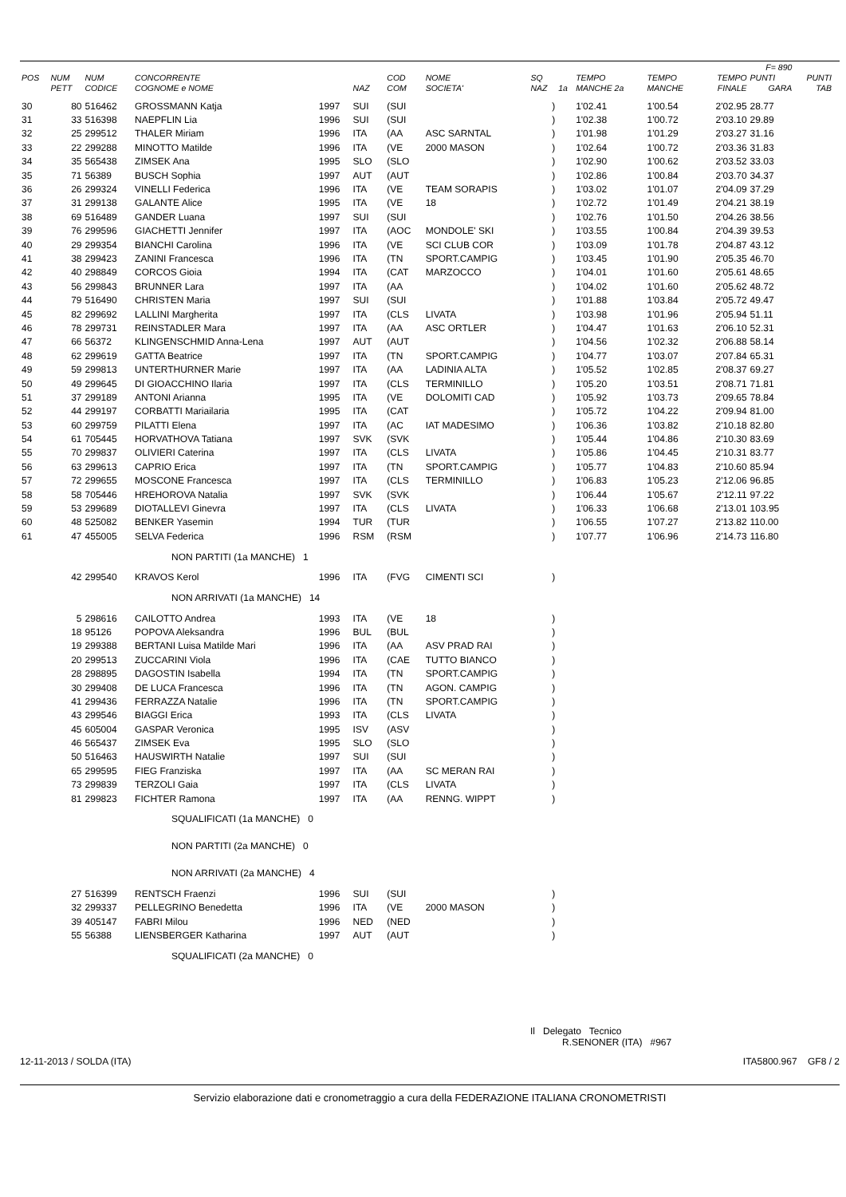| | | | | | | | | | | | | | F= 890 | |
| --- | --- | --- | --- | --- | --- | --- | --- | --- | --- | --- | --- | --- | --- | --- |
| POS | NUM | NUM | CONCORRENTE | | | COD | NOME | SQ | | TEMPO | TEMPO | TEMPO | PUNTI | PUNTI |
| | PETT | CODICE | COGNOME e NOME | | NAZ | COM | SOCIETA' | NAZ | 1a | MANCHE 2a | MANCHE | FINALE | GARA | TAB |
| 30 | 80 | 516462 | GROSSMANN Katja | 1997 | SUI | (SUI | | ) | | 1'02.41 | 1'00.54 | 2'02.95 | 28.77 | |
| 31 | 33 | 516398 | NAEPFLIN Lia | 1996 | SUI | (SUI | | ) | | 1'02.38 | 1'00.72 | 2'03.10 | 29.89 | |
| 32 | 25 | 299512 | THALER Miriam | 1996 | ITA | (AA | ASC SARNTAL | ) | | 1'01.98 | 1'01.29 | 2'03.27 | 31.16 | |
| 33 | 22 | 299288 | MINOTTO Matilde | 1996 | ITA | (VE | 2000 MASON | ) | | 1'02.64 | 1'00.72 | 2'03.36 | 31.83 | |
| 34 | 35 | 565438 | ZIMSEK Ana | 1995 | SLO | (SLO | | ) | | 1'02.90 | 1'00.62 | 2'03.52 | 33.03 | |
| 35 | 71 | 56389 | BUSCH Sophia | 1997 | AUT | (AUT | | ) | | 1'02.86 | 1'00.84 | 2'03.70 | 34.37 | |
| 36 | 26 | 299324 | VINELLI Federica | 1996 | ITA | (VE | TEAM SORAPIS | ) | | 1'03.02 | 1'01.07 | 2'04.09 | 37.29 | |
| 37 | 31 | 299138 | GALANTE Alice | 1995 | ITA | (VE | 18 | ) | | 1'02.72 | 1'01.49 | 2'04.21 | 38.19 | |
| 38 | 69 | 516489 | GANDER Luana | 1997 | SUI | (SUI | | ) | | 1'02.76 | 1'01.50 | 2'04.26 | 38.56 | |
| 39 | 76 | 299596 | GIACHETTI Jennifer | 1997 | ITA | (AOC | MONDOLE' SKI | ) | | 1'03.55 | 1'00.84 | 2'04.39 | 39.53 | |
| 40 | 29 | 299354 | BIANCHI Carolina | 1996 | ITA | (VE | SCI CLUB COR | ) | | 1'03.09 | 1'01.78 | 2'04.87 | 43.12 | |
| 41 | 38 | 299423 | ZANINI Francesca | 1996 | ITA | (TN | SPORT.CAMPIG | ) | | 1'03.45 | 1'01.90 | 2'05.35 | 46.70 | |
| 42 | 40 | 298849 | CORCOS Gioia | 1994 | ITA | (CAT | MARZOCCO | ) | | 1'04.01 | 1'01.60 | 2'05.61 | 48.65 | |
| 43 | 56 | 299843 | BRUNNER Lara | 1997 | ITA | (AA | | ) | | 1'04.02 | 1'01.60 | 2'05.62 | 48.72 | |
| 44 | 79 | 516490 | CHRISTEN Maria | 1997 | SUI | (SUI | | ) | | 1'01.88 | 1'03.84 | 2'05.72 | 49.47 | |
| 45 | 82 | 299692 | LALLINI Margherita | 1997 | ITA | (CLS | LIVATA | ) | | 1'03.98 | 1'01.96 | 2'05.94 | 51.11 | |
| 46 | 78 | 299731 | REINSTADLER Mara | 1997 | ITA | (AA | ASC ORTLER | ) | | 1'04.47 | 1'01.63 | 2'06.10 | 52.31 | |
| 47 | 66 | 56372 | KLINGENSCHMID Anna-Lena | 1997 | AUT | (AUT | | ) | | 1'04.56 | 1'02.32 | 2'06.88 | 58.14 | |
| 48 | 62 | 299619 | GATTA Beatrice | 1997 | ITA | (TN | SPORT.CAMPIG | ) | | 1'04.77 | 1'03.07 | 2'07.84 | 65.31 | |
| 49 | 59 | 299813 | UNTERTHURNER Marie | 1997 | ITA | (AA | LADINIA ALTA | ) | | 1'05.52 | 1'02.85 | 2'08.37 | 69.27 | |
| 50 | 49 | 299645 | DI GIOACCHINO Ilaria | 1997 | ITA | (CLS | TERMINILLO | ) | | 1'05.20 | 1'03.51 | 2'08.71 | 71.81 | |
| 51 | 37 | 299189 | ANTONI Arianna | 1995 | ITA | (VE | DOLOMITI CAD | ) | | 1'05.92 | 1'03.73 | 2'09.65 | 78.84 | |
| 52 | 44 | 299197 | CORBATTI Mariailaria | 1995 | ITA | (CAT | | ) | | 1'05.72 | 1'04.22 | 2'09.94 | 81.00 | |
| 53 | 60 | 299759 | PILATTI Elena | 1997 | ITA | (AC | IAT MADESIMO | ) | | 1'06.36 | 1'03.82 | 2'10.18 | 82.80 | |
| 54 | 61 | 705445 | HORVATHOVA Tatiana | 1997 | SVK | (SVK | | ) | | 1'05.44 | 1'04.86 | 2'10.30 | 83.69 | |
| 55 | 70 | 299837 | OLIVIERI Caterina | 1997 | ITA | (CLS | LIVATA | ) | | 1'05.86 | 1'04.45 | 2'10.31 | 83.77 | |
| 56 | 63 | 299613 | CAPRIO Erica | 1997 | ITA | (TN | SPORT.CAMPIG | ) | | 1'05.77 | 1'04.83 | 2'10.60 | 85.94 | |
| 57 | 72 | 299655 | MOSCONE Francesca | 1997 | ITA | (CLS | TERMINILLO | ) | | 1'06.83 | 1'05.23 | 2'12.06 | 96.85 | |
| 58 | 58 | 705446 | HREHOROVA Natalia | 1997 | SVK | (SVK | | ) | | 1'06.44 | 1'05.67 | 2'12.11 | 97.22 | |
| 59 | 53 | 299689 | DIOTALLEVI Ginevra | 1997 | ITA | (CLS | LIVATA | ) | | 1'06.33 | 1'06.68 | 2'13.01 | 103.95 | |
| 60 | 48 | 525082 | BENKER Yasemin | 1994 | TUR | (TUR | | ) | | 1'06.55 | 1'07.27 | 2'13.82 | 110.00 | |
| 61 | 47 | 455005 | SELVA Federica | 1996 | RSM | (RSM | | ) | | 1'07.77 | 1'06.96 | 2'14.73 | 116.80 | |
| NON PARTITI (1a MANCHE) 1 | | | | | | | | | | | | | | |
| | 42 | 299540 | KRAVOS Kerol | 1996 | ITA | (FVG | CIMENTI SCI | ) | | | | | | |
| NON ARRIVATI (1a MANCHE) 14 | | | | | | | | | | | | | | |
| | 5 | 298616 | CAILOTTO Andrea | 1993 | ITA | (VE | 18 | ) | | | | | | |
| | 18 | 95126 | POPOVA Aleksandra | 1996 | BUL | (BUL | | ) | | | | | | |
| | 19 | 299388 | BERTANI Luisa Matilde Mari | 1996 | ITA | (AA | ASV PRAD RAI | ) | | | | | | |
| | 20 | 299513 | ZUCCARINI Viola | 1996 | ITA | (CAE | TUTTO BIANCO | ) | | | | | | |
| | 28 | 298895 | DAGOSTIN Isabella | 1994 | ITA | (TN | SPORT.CAMPIG | ) | | | | | | |
| | 30 | 299408 | DE LUCA Francesca | 1996 | ITA | (TN | AGON. CAMPIG | ) | | | | | | |
| | 41 | 299436 | FERRAZZA Natalie | 1996 | ITA | (TN | SPORT.CAMPIG | ) | | | | | | |
| | 43 | 299546 | BIAGGI Erica | 1993 | ITA | (CLS | LIVATA | ) | | | | | | |
| | 45 | 605004 | GASPAR Veronica | 1995 | ISV | (ASV | | ) | | | | | | |
| | 46 | 565437 | ZIMSEK Eva | 1995 | SLO | (SLO | | ) | | | | | | |
| | 50 | 516463 | HAUSWIRTH Natalie | 1997 | SUI | (SUI | | ) | | | | | | |
| | 65 | 299595 | FIEG Franziska | 1997 | ITA | (AA | SC MERAN RAI | ) | | | | | | |
| | 73 | 299839 | TERZOLI Gaia | 1997 | ITA | (CLS | LIVATA | ) | | | | | | |
| | 81 | 299823 | FICHTER Ramona | 1997 | ITA | (AA | RENNG. WIPPT | ) | | | | | | |
| SQUALIFICATI (1a MANCHE) 0 | | | | | | | | | | | | | | |
| NON PARTITI (2a MANCHE) 0 | | | | | | | | | | | | | | |
| NON ARRIVATI (2a MANCHE) 4 | | | | | | | | | | | | | | |
| | 27 | 516399 | RENTSCH Fraenzi | 1996 | SUI | (SUI | | ) | | | | | | |
| | 32 | 299337 | PELLEGRINO Benedetta | 1996 | ITA | (VE | 2000 MASON | ) | | | | | | |
| | 39 | 405147 | FABRI Milou | 1996 | NED | (NED | | ) | | | | | | |
| | 55 | 56388 | LIENSBERGER Katharina | 1997 | AUT | (AUT | | ) | | | | | | |
| SQUALIFICATI (2a MANCHE) 0 | | | | | | | | | | | | | | |
Il Delegato Tecnico
R.SENONER (ITA) #967
12-11-2013 / SOLDA (ITA) ITA5800.967 GF8 / 2
Servizio elaborazione dati e cronometraggio a cura della FEDERAZIONE ITALIANA CRONOMETRISTI